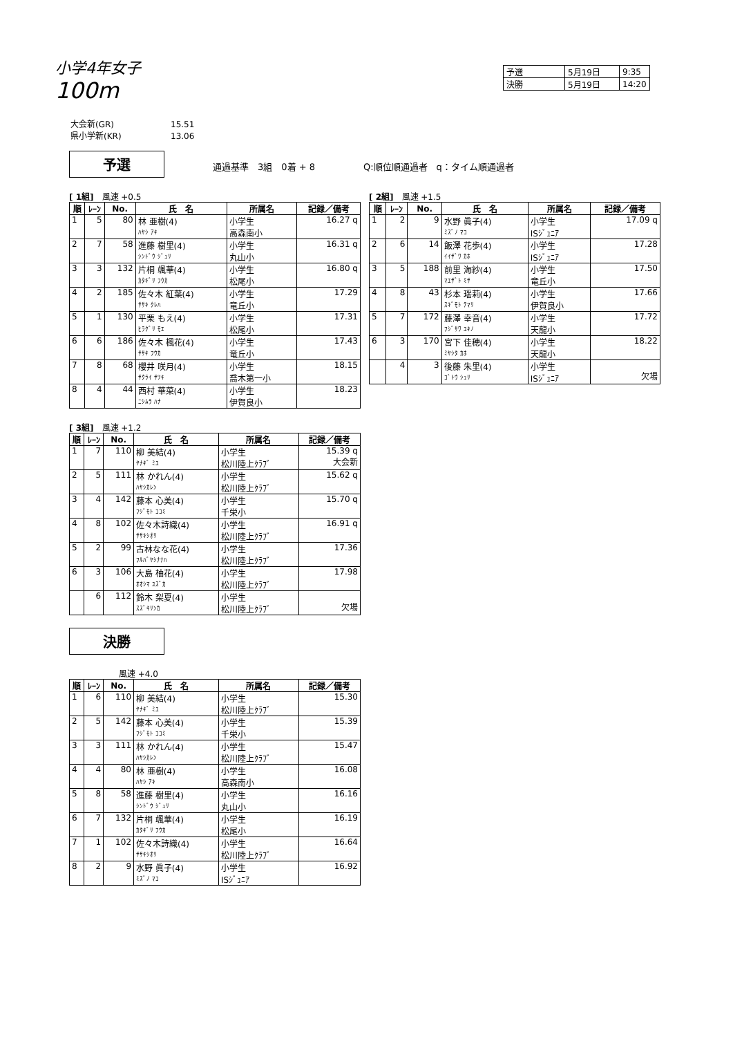小学4年女子
100m
| 予選 | 5月19日 | 9:35 |
| 決勝 | 5月19日 | 14:20 |
大会新(GR) 15.51
県小学新(KR) 13.06
予選 通過基準　3組　0着 + 8 Q:順位順通過者　q：タイム順通過者
[ 1組]　風速 +0.5
| 順 | ﾚｰﾝ | No. | 氏 名 | 所属名 | 記録／備考 |
| --- | --- | --- | --- | --- | --- |
| 1 | 5 | 80 | 林 亜樹(4) ﾊﾔｼ ｱｷ | 小学生 高森南小 | 16.27 q |
| 2 | 7 | 58 | 進藤 樹里(4) ｼﾝﾄﾞｳ ｼﾞｭﾘ | 小学生 丸山小 | 16.31 q |
| 3 | 3 | 132 | 片桐 颯華(4) ｶﾀｷﾞﾘ ﾌｳｶ | 小学生 松尾小 | 16.80 q |
| 4 | 2 | 185 | 佐々木 紅葉(4) ｻｻｷ ｸﾚﾊ | 小学生 竜丘小 | 17.29 |
| 5 | 1 | 130 | 平栗 もえ(4) ﾋﾗｸﾞﾘ ﾓｴ | 小学生 松尾小 | 17.31 |
| 6 | 6 | 186 | 佐々木 楓花(4) ｻｻｷ ﾌｳｶ | 小学生 竜丘小 | 17.43 |
| 7 | 8 | 68 | 櫻井 咲月(4) ｻｸﾗｲ ｻﾂｷ | 小学生 喬木第一小 | 18.15 |
| 8 | 4 | 44 | 西村 華菜(4) ﾆｼﾑﾗ ﾊﾅ | 小学生 伊賀良小 | 18.23 |
[ 3組]　風速 +1.2
| 順 | ﾚｰﾝ | No. | 氏 名 | 所属名 | 記録／備考 |
| --- | --- | --- | --- | --- | --- |
| 1 | 7 | 110 | 柳 美結(4) ﾔﾅｷﾞ ﾐﾕ | 小学生 松川陸上ｸﾗﾌﾞ | 15.39 q 大会新 |
| 2 | 5 | 111 | 林 かれん(4) ﾊﾔｼｶﾚﾝ | 小学生 松川陸上ｸﾗﾌﾞ | 15.62 q |
| 3 | 4 | 142 | 藤本 心美(4) ﾌｼﾞﾓﾄ ｺｺﾐ | 小学生 千栄小 | 15.70 q |
| 4 | 8 | 102 | 佐々木詩織(4) ｻｻｷｼｵﾘ | 小学生 松川陸上ｸﾗﾌﾞ | 16.91 q |
| 5 | 2 | 99 | 古林なな花(4) ﾌﾙﾊﾞﾔｼﾅﾅﾊ | 小学生 松川陸上ｸﾗﾌﾞ | 17.36 |
| 6 | 3 | 106 | 大島 柚花(4) ｵｵｼﾏ ﾕｽﾞｶ | 小学生 松川陸上ｸﾗﾌﾞ | 17.98 |
| | 6 | 112 | 鈴木 梨夏(4) ｽｽﾞｷﾘﾝｶ | 小学生 松川陸上ｸﾗﾌﾞ | 欠場 |
[ 2組]　風速 +1.5
| 順 | ﾚｰﾝ | No. | 氏 名 | 所属名 | 記録／備考 |
| --- | --- | --- | --- | --- | --- |
| 1 | 2 | 9 | 水野 眞子(4) ﾐｽﾞﾉ ﾏｺ | 小学生 ISｼﾞｭﾆｱ | 17.09 q |
| 2 | 6 | 14 | 飯澤 花歩(4) ｲｲｻﾞﾜ ｶﾎ | 小学生 ISｼﾞｭﾆｱ | 17.28 |
| 3 | 5 | 188 | 前里 海紗(4) ﾏｴｻﾞﾄ ﾐｻ | 小学生 竜丘小 | 17.50 |
| 4 | 8 | 43 | 杉本 瑶莉(4) ｽｷﾞﾓﾄ ﾃﾏﾘ | 小学生 伊賀良小 | 17.66 |
| 5 | 7 | 172 | 藤澤 幸音(4) ﾌｼﾞｻﾜ ﾕｷﾉ | 小学生 天龍小 | 17.72 |
| 6 | 3 | 170 | 宮下 佳穂(4) ﾐﾔｼﾀ ｶﾎ | 小学生 天龍小 | 18.22 |
| | 4 | 3 | 後藤 朱里(4) ｺﾞﾄｳ ｼｭﾘ | 小学生 ISｼﾞｭﾆｱ | 欠場 |
決勝
風速 +4.0
| 順 | ﾚｰﾝ | No. | 氏 名 | 所属名 | 記録／備考 |
| --- | --- | --- | --- | --- | --- |
| 1 | 6 | 110 | 柳 美結(4) ﾔﾅｷﾞ ﾐﾕ | 小学生 松川陸上ｸﾗﾌﾞ | 15.30 |
| 2 | 5 | 142 | 藤本 心美(4) ﾌｼﾞﾓﾄ ｺｺﾐ | 小学生 千栄小 | 15.39 |
| 3 | 3 | 111 | 林 かれん(4) ﾊﾔｼｶﾚﾝ | 小学生 松川陸上ｸﾗﾌﾞ | 15.47 |
| 4 | 4 | 80 | 林 亜樹(4) ﾊﾔｼ ｱｷ | 小学生 高森南小 | 16.08 |
| 5 | 8 | 58 | 進藤 樹里(4) ｼﾝﾄﾞｳ ｼﾞｭﾘ | 小学生 丸山小 | 16.16 |
| 6 | 7 | 132 | 片桐 颯華(4) ｶﾀｷﾞﾘ ﾌｳｶ | 小学生 松尾小 | 16.19 |
| 7 | 1 | 102 | 佐々木詩織(4) ｻｻｷｼｵﾘ | 小学生 松川陸上ｸﾗﾌﾞ | 16.64 |
| 8 | 2 | 9 | 水野 眞子(4) ﾐｽﾞﾉ ﾏｺ | 小学生 ISｼﾞｭﾆｱ | 16.92 |